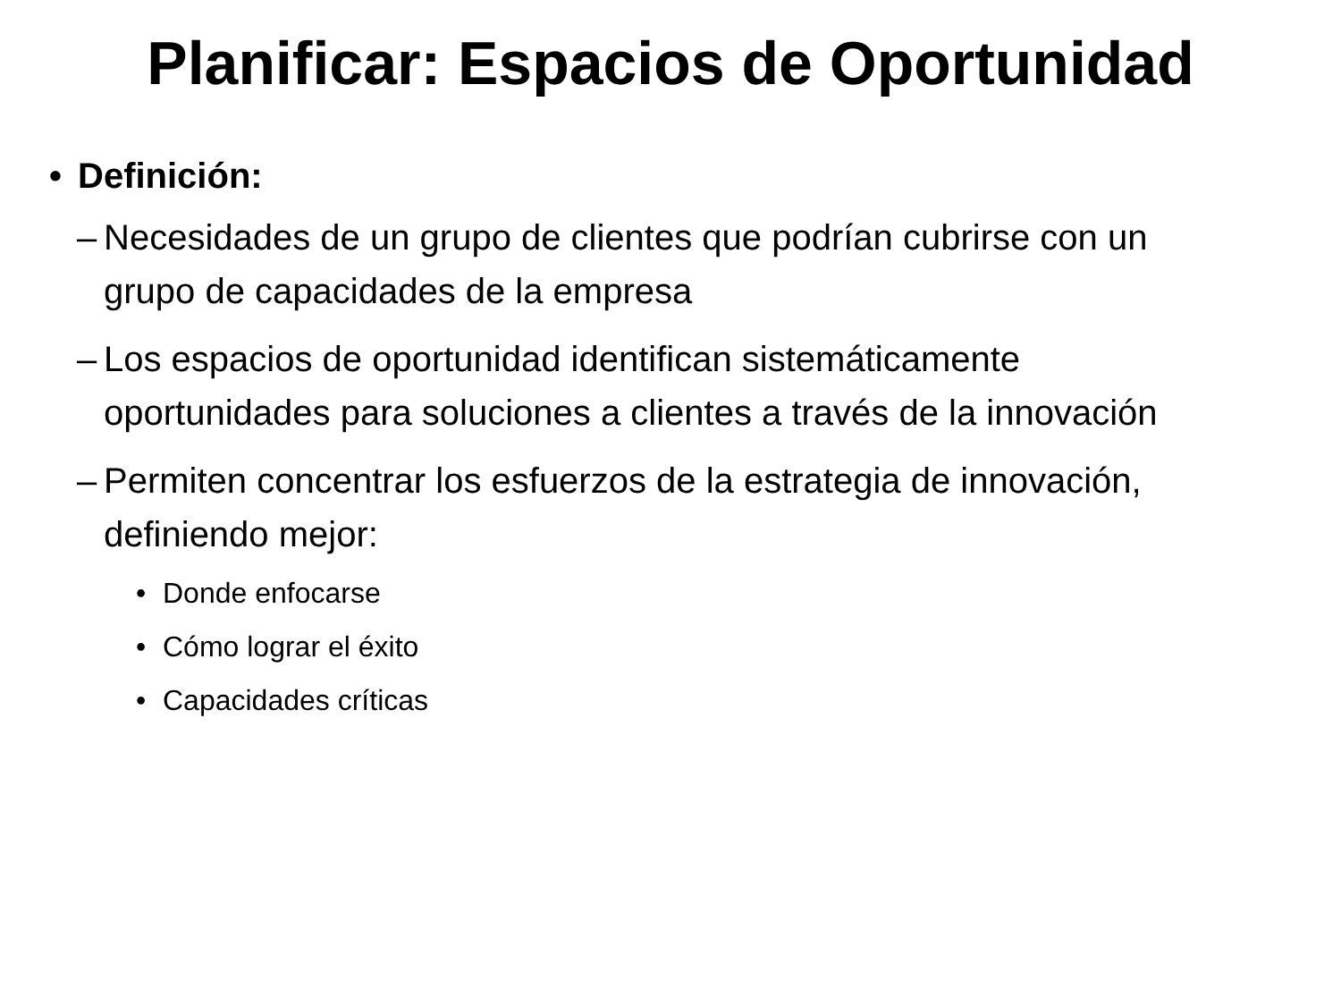Planificar: Espacios de Oportunidad
• Definición:
– Necesidades de un grupo de clientes que podrían cubrirse con un grupo de capacidades de la empresa
– Los espacios de oportunidad identifican sistemáticamente oportunidades para soluciones a clientes a través de la innovación
– Permiten concentrar los esfuerzos de la estrategia de innovación, definiendo mejor:
• Donde enfocarse
• Cómo lograr el éxito
• Capacidades críticas